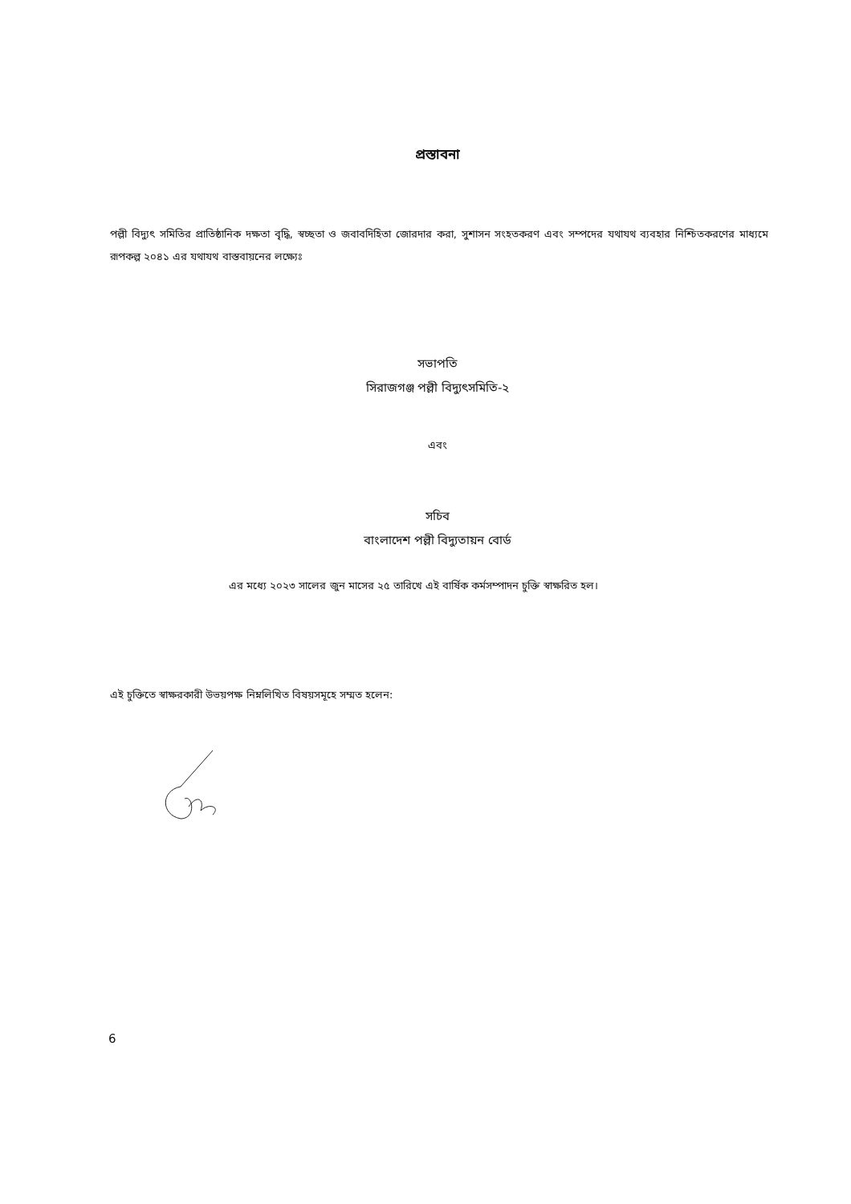প্রস্তাবনা
পল্লী বিদ্যুৎ সমিতির প্রাতিষ্ঠানিক দক্ষতা বৃদ্ধি, স্বচ্ছতা ও জবাবদিহিতা জোরদার করা, সুশাসন সংহতকরণ এবং সম্পদের যথাযথ ব্যবহার নিশ্চিতকরণের মাধ্যমে রূপকল্প ২০৪১ এর যথাযথ বাস্তবায়নের লক্ষ্যেঃ
সভাপতি
সিরাজগঞ্জ পল্লী বিদ্যুৎসমিতি-২
এবং
সচিব
বাংলাদেশ পল্লী বিদ্যুতায়ন বোর্ড
এর মধ্যে ২০২৩ সালের জুন মাসের ২৫ তারিখে এই বার্ষিক কর্মসম্পাদন চুক্তি স্বাক্ষরিত হল।
এই চুক্তিতে স্বাক্ষরকারী উভয়পক্ষ নিম্নলিখিত বিষয়সমূহে সম্মত হলেন:
6